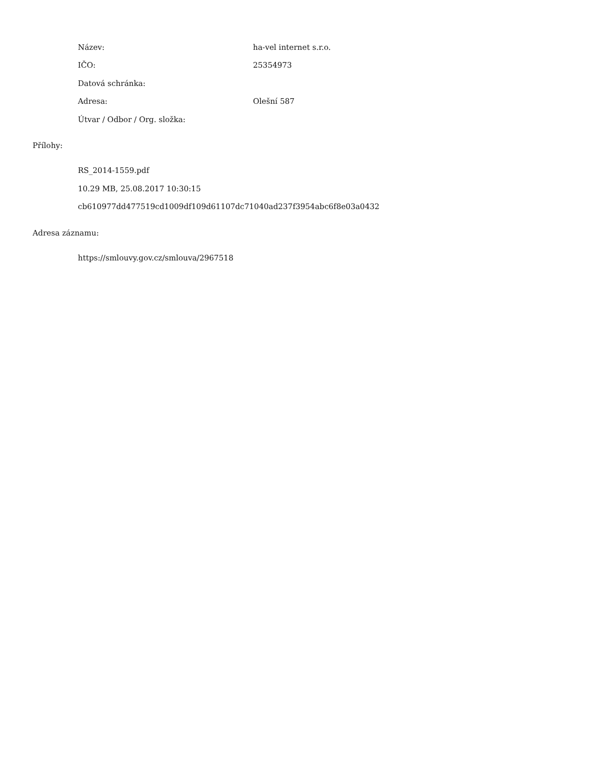Název: ha-vel internet s.r.o.
IČO: 25354973
Datová schránka:
Adresa: Olešní 587
Útvar / Odbor / Org. složka:
Přílohy:
RS_2014-1559.pdf
10.29 MB, 25.08.2017 10:30:15
cb610977dd477519cd1009df109d61107dc71040ad237f3954abc6f8e03a0432
Adresa záznamu:
https://smlouvy.gov.cz/smlouva/2967518